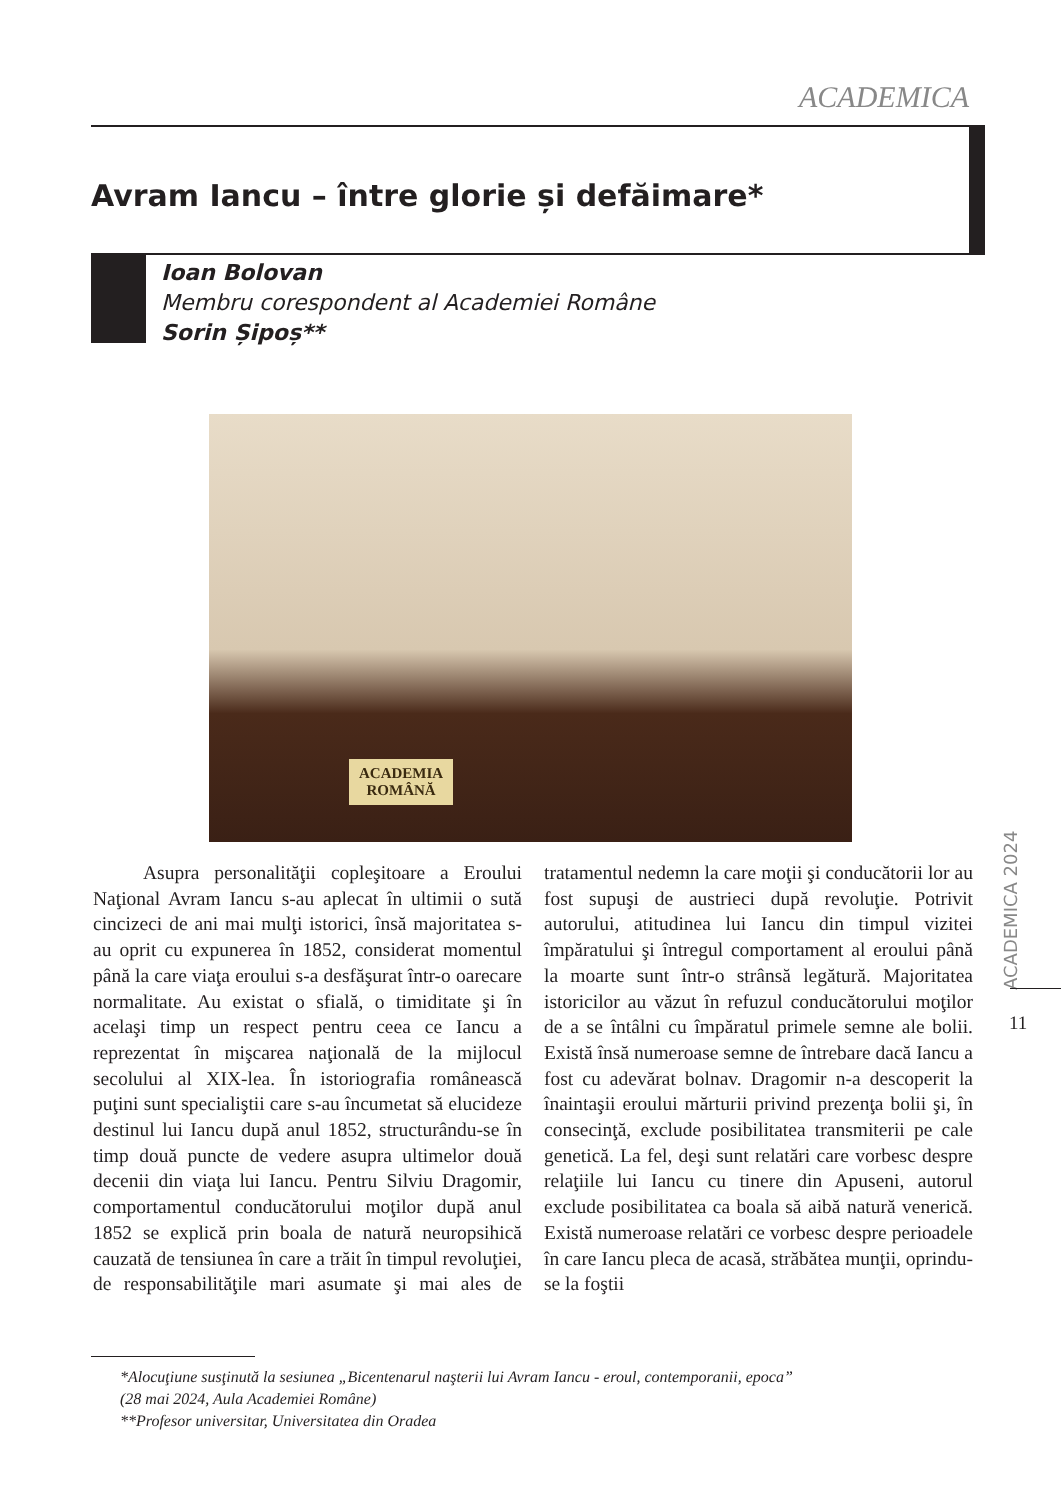ACADEMICA
Avram Iancu – între glorie și defăimare*
Ioan Bolovan
Membru corespondent al Academiei Române
Sorin Șipoș**
ACADEMIA
ROMÂNĂ
Asupra personalităţii copleşitoare a Eroului Naţional Avram Iancu s-au aplecat în ultimii o sută cincizeci de ani mai mulţi istorici, însă majoritatea s-au oprit cu expunerea în 1852, considerat momentul până la care viaţa eroului s-a desfăşurat într-o oarecare normalitate. Au existat o sfială, o timiditate şi în acelaşi timp un respect pentru ceea ce Iancu a reprezentat în mişcarea naţională de la mijlocul secolului al XIX-lea. În istoriografia românească puţini sunt specialiştii care s-au încumetat să elucideze destinul lui Iancu după anul 1852, structurându-se în timp două puncte de vedere asupra ultimelor două decenii din viaţa lui Iancu. Pentru Silviu Dragomir, comportamentul conducătorului moţilor după anul 1852 se explică prin boala de natură neuropsihică cauzată de tensiunea în care a trăit în timpul revoluţiei, de responsabilităţile mari asumate şi mai ales de tratamentul nedemn la care moţii şi conducătorii lor au fost supuşi de austrieci după revoluţie. Potrivit autorului, atitudinea lui Iancu din timpul vizitei împăratului şi întregul comportament al eroului până la moarte sunt într-o strânsă legătură. Majoritatea istoricilor au văzut în refuzul conducătorului moţilor de a se întâlni cu împăratul primele semne ale bolii. Există însă numeroase semne de întrebare dacă Iancu a fost cu adevărat bolnav. Dragomir n-a descoperit la înaintaşii eroului mărturii privind prezenţa bolii şi, în consecinţă, exclude posibilitatea transmiterii pe cale genetică. La fel, deşi sunt relatări care vorbesc despre relaţiile lui Iancu cu tinere din Apuseni, autorul exclude posibilitatea ca boala să aibă natură venerică. Există numeroase relatări ce vorbesc despre perioadele în care Iancu pleca de acasă, străbătea munţii, oprindu-se la foştii
*Alocuţiune susţinută la sesiunea „Bicentenarul naşterii lui Avram Iancu - eroul, contemporanii, epoca”
(28 mai 2024, Aula Academiei Române)
**Profesor universitar, Universitatea din Oradea
ACADEMICA 2024
11